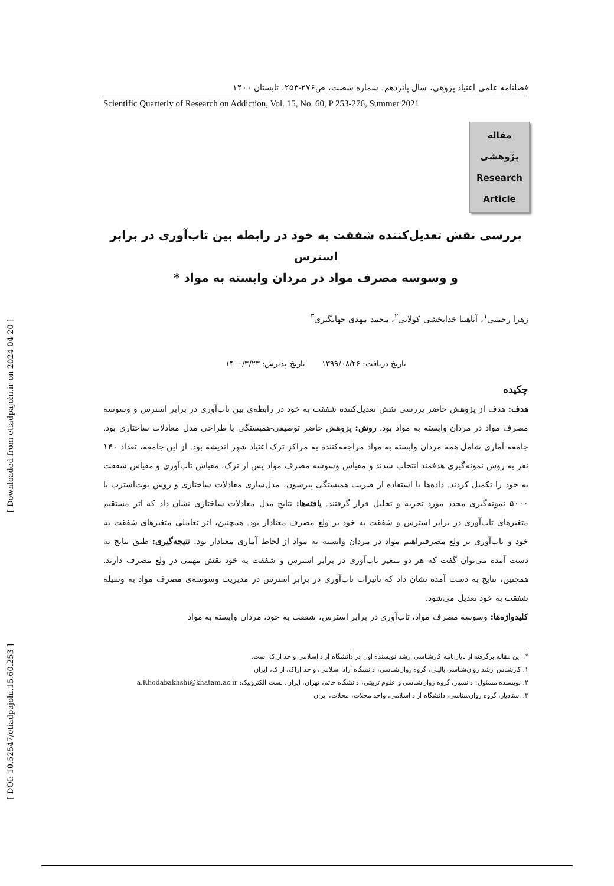[ Downloaded from etiadpajohi.ir on 2024-04-20 ]
[ DOI: 10.52547/etiadpajohi.15.60.253 ]
فصلنامه علمی اعتیاد پژوهی، سال پانزدهم، شماره شصت، ص۲۷۶-۲۵۳، تابستان ۱۴۰۰
Scientific Quarterly of Research on Addiction, Vol. 15, No. 60, P 253-276, Summer 2021
مقاله
پژوهشی
Research
Article
بررسی نقش تعدیل‌کننده شفقت به خود در رابطه بین تاب‌آوری در برابر استرس
و وسوسه مصرف مواد در مردان وابسته به مواد *
زهرا رحمتی<sup>۱</sup>، آناهیتا خدابخشی کولایی<sup>۲</sup>، محمد مهدی جهانگیری<sup>۳</sup>
تاریخ دریافت: ۱۳۹۹/۰۸/۲۶ تاریخ پذیرش: ۱۴۰۰/۳/۲۳
چکیده
هدف: هدف از پژوهش حاضر بررسی نقش تعدیل‌کننده شفقت به خود در رابطه‌ی بین تاب‌آوری در برابر استرس و وسوسه مصرف مواد در مردان وابسته به مواد بود. روش: پژوهش حاضر توصیفی-همبستگی با طراحی مدل معادلات ساختاری بود. جامعه آماری شامل همه مردان وابسته به مواد مراجعه‌کننده به مراکز ترک اعتیاد شهر اندیشه بود. از این جامعه، تعداد ۱۴۰ نفر به روش نمونه‌گیری هدفمند انتخاب شدند و مقیاس وسوسه مصرف مواد پس از ترک، مقیاس تاب‌آوری و مقیاس شفقت به خود را تکمیل کردند. داده‌ها با استفاده از ضریب همبستگی پیرسون، مدل‌سازی معادلات ساختاری و روش بوت‌استرپ با ۵۰۰۰ نمونه‌گیری مجدد مورد تجزیه و تحلیل قرار گرفتند. یافته‌ها: نتایج مدل معادلات ساختاری نشان داد که اثر مستقیم متغیرهای تاب‌آوری در برابر استرس و شفقت به خود بر ولع مصرف معنادار بود. همچنین، اثر تعاملی متغیرهای شفقت به خود و تاب‌آوری بر ولع مصرفبراهیم مواد در مردان وابسته به مواد از لحاظ آماری معنادار بود. نتیجه‌گیری: طبق نتایج به دست آمده می‌توان گفت که هر دو متغیر تاب‌آوری در برابر استرس و شفقت به خود نقش مهمی در ولع مصرف دارند. همچنین، نتایج به دست آمده نشان داد که تاثیرات تاب‌آوری در برابر استرس در مدیریت وسوسه‌ی مصرف مواد به وسیله شفقت به خود تعدیل می‌شود.
کلیدواژه‌ها: وسوسه مصرف مواد، تاب‌آوری در برابر استرس، شفقت به خود، مردان وابسته به مواد
*. این مقاله برگرفته از پایان‌نامه کارشناسی ارشد نویسنده اول در دانشگاه آزاد اسلامی واحد اراک است.
۱. کارشناس ارشد روان‌شناسی بالینی، گروه روان‌شناسی، دانشگاه آزاد اسلامی، واحد اراک، اراک، ایران
۲. نویسنده مسئول: دانشیار، گروه روان‌شناسی و علوم تربیتی، دانشگاه خاتم، تهران، ایران. پست الکترونیک: a.Khodabakhshi@khatam.ac.ir
۳. استادیار، گروه روان‌شناسی، دانشگاه آزاد اسلامی، واحد محلات، محلات، ایران